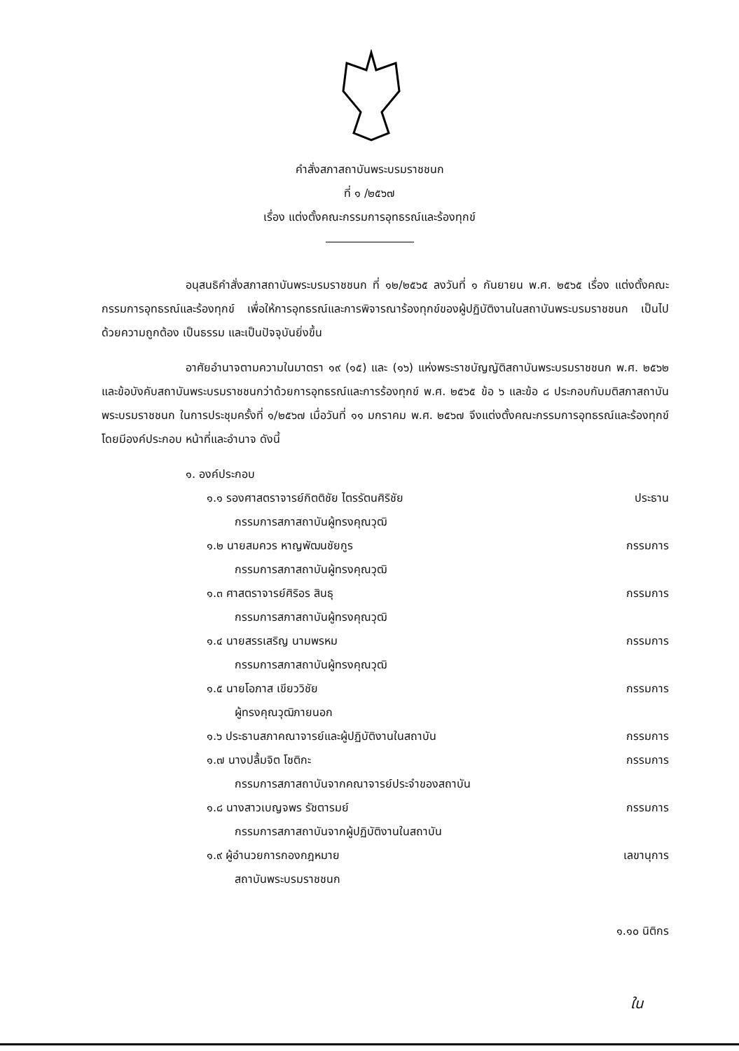คำสั่งสภาสถาบันพระบรมราชชนก
ที่ ๑ /๒๕๖๗
เรื่อง แต่งตั้งคณะกรรมการอุทธรณ์และร้องทุกข์
อนุสนธิคำสั่งสภาสถาบันพระบรมราชชนก ที่ ๑๒/๒๕๖๕ ลงวันที่ ๑ กันยายน พ.ศ. ๒๕๖๕ เรื่อง แต่งตั้งคณะกรรมการอุทธรณ์และร้องทุกข์ เพื่อให้การอุทธรณ์และการพิจารณาร้องทุกข์ของผู้ปฏิบัติงานในสถาบันพระบรมราชชนก เป็นไปด้วยความถูกต้อง เป็นธรรม และเป็นปัจจุบันยิ่งขึ้น
อาศัยอำนาจตามความในมาตรา ๑๙ (๑๕) และ (๑๖) แห่งพระราชบัญญัติสถาบันพระบรมราชชนก พ.ศ. ๒๕๖๒ และข้อบังคับสถาบันพระบรมราชชนกว่าด้วยการอุทธรณ์และการร้องทุกข์ พ.ศ. ๒๕๖๕ ข้อ ๖ และข้อ ๘ ประกอบกับมติสภาสถาบันพระบรมราชชนก ในการประชุมครั้งที่ ๑/๒๕๖๗ เมื่อวันที่ ๑๑ มกราคม พ.ศ. ๒๕๖๗ จึงแต่งตั้งคณะกรรมการอุทธรณ์และร้องทุกข์ โดยมีองค์ประกอบ หน้าที่และอำนาจ ดังนี้
๑. องค์ประกอบ
๑.๑ รองศาสตราจารย์กิตติชัย ไตรรัตนศิริชัย ประธาน
กรรมการสภาสถาบันผู้ทรงคุณวุฒิ
๑.๒ นายสมควร หาญพัฒนชัยกูร กรรมการ
กรรมการสภาสถาบันผู้ทรงคุณวุฒิ
๑.๓ ศาสตราจารย์ศิริอร สินธุ กรรมการ
กรรมการสภาสถาบันผู้ทรงคุณวุฒิ
๑.๔ นายสรรเสริญ นามพรหม กรรมการ
กรรมการสภาสถาบันผู้ทรงคุณวุฒิ
๑.๕ นายโอภาส เขียววิชัย กรรมการ
ผู้ทรงคุณวุฒิภายนอก
๑.๖ ประธานสภาคณาจารย์และผู้ปฏิบัติงานในสถาบัน กรรมการ
๑.๗ นางปลื้มจิต โชติกะ กรรมการ
กรรมการสภาสถาบันจากคณาจารย์ประจำของสถาบัน
๑.๘ นางสาวเบญจพร รัชตารมย์ กรรมการ
กรรมการสภาสถาบันจากผู้ปฏิบัติงานในสถาบัน
๑.๙ ผู้อำนวยการกองกฎหมาย เลขานุการ
สถาบันพระบรมราชชนก
๑.๑๐ นิติกร
ใน